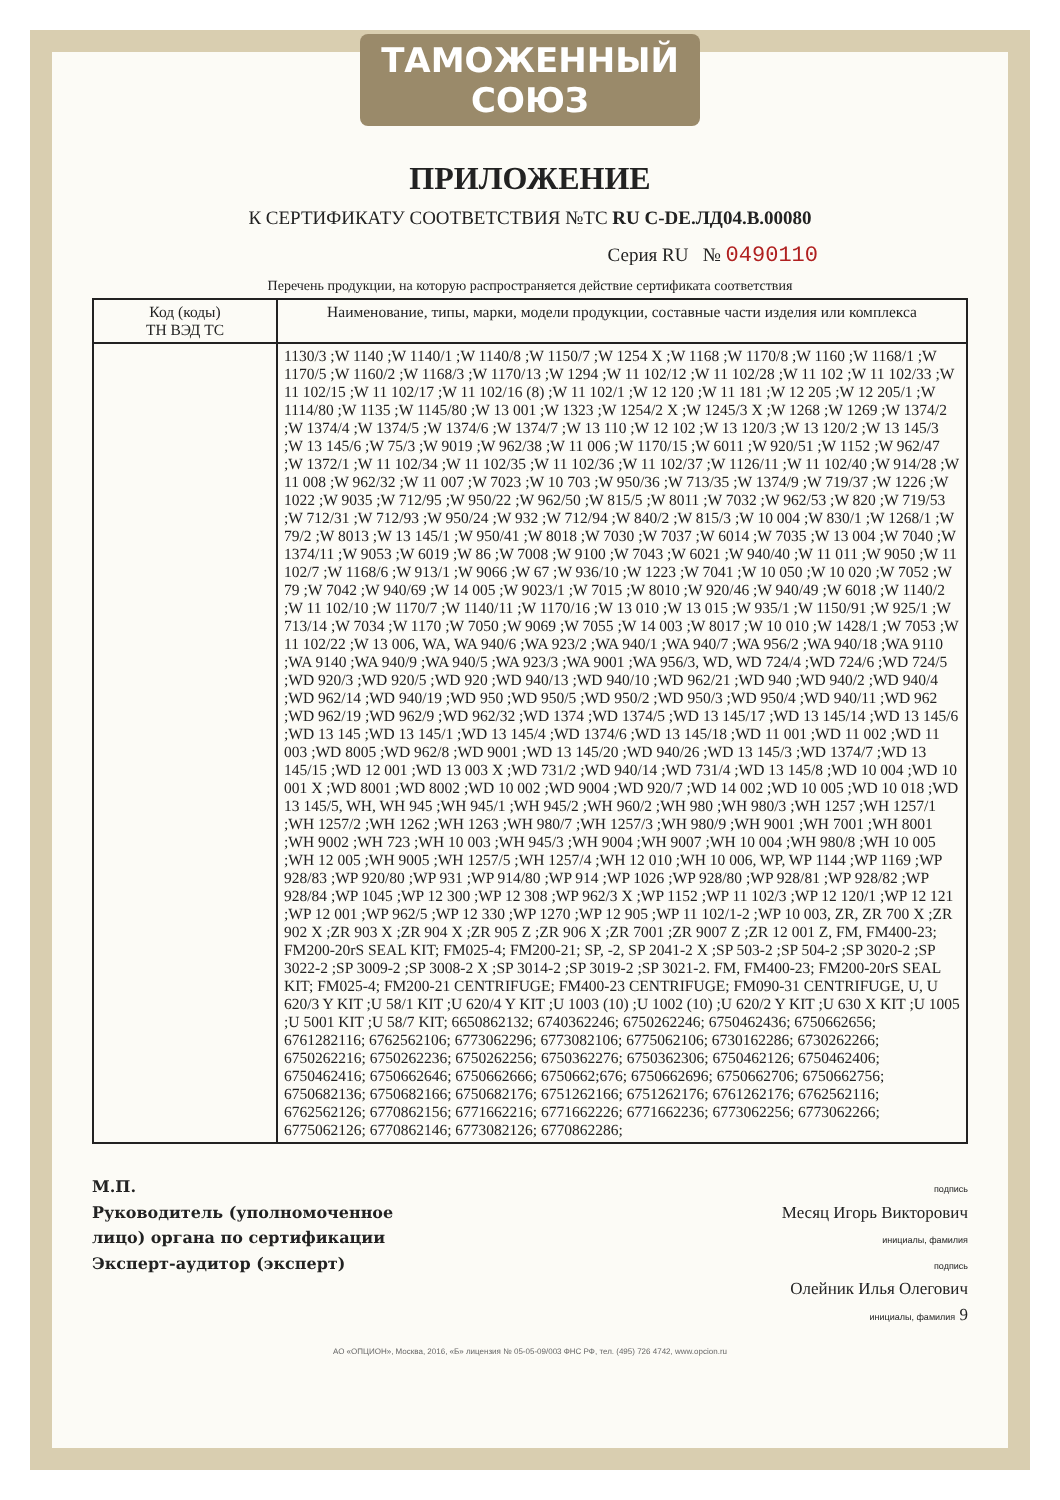ТАМОЖЕННЫЙ СОЮЗ
ПРИЛОЖЕНИЕ
К СЕРТИФИКАТУ СООТВЕТСТВИЯ №ТС RU C-DE.ЛД04.B.00080
Серия RU № 0490110
Перечень продукции, на которую распространяется действие сертификата соответствия
| Код (коды) ТН ВЭД ТС | Наименование, типы, марки, модели продукции, составные части изделия или комплекса |
| --- | --- |
| | 1130/3 ;W 1140 ;W 1140/1 ;W 1140/8 ;W 1150/7 ;W 1254 X ;W 1168 ;W 1170/8 ;W 1160 ;W 1168/1 ;W 1170/5 ;W 1160/2 ;W 1168/3 ;W 1170/13 ;W 1294 ;W 11 102/12 ;W 11 102/28 ;W 11 102 ;W 11 102/33 ;W 11 102/15 ;W 11 102/17 ;W 11 102/16 (8) ;W 11 102/1 ;W 12 120 ;W 11 181 ;W 12 205 ;W 12 205/1 ;W 1114/80 ;W 1135 ;W 1145/80 ;W 13 001 ;W 1323 ;W 1254/2 X ;W 1245/3 X ;W 1268 ;W 1269 ;W 1374/2 ;W 1374/4 ;W 1374/5 ;W 1374/6 ;W 1374/7 ;W 13 110 ;W 12 102 ;W 13 120/3 ;W 13 120/2 ;W 13 145/3 ;W 13 145/6 ;W 75/3 ;W 9019 ;W 962/38 ;W 11 006 ;W 1170/15 ;W 6011 ;W 920/51 ;W 1152 ;W 962/47 ;W 1372/1 ;W 11 102/34 ;W 11 102/35 ;W 11 102/36 ;W 11 102/37 ;W 1126/11 ;W 11 102/40 ;W 914/28 ;W 11 008 ;W 962/32 ;W 11 007 ;W 7023 ;W 10 703 ;W 950/36 ;W 713/35 ;W 1374/9 ;W 719/37 ;W 1226 ;W 1022 ;W 9035 ;W 712/95 ;W 950/22 ;W 962/50 ;W 815/5 ;W 8011 ;W 7032 ;W 962/53 ;W 820 ;W 719/53 ;W 712/31 ;W 712/93 ;W 950/24 ;W 932 ;W 712/94 ;W 840/2 ;W 815/3 ;W 10 004 ;W 830/1 ;W 1268/1 ;W 79/2 ;W 8013 ;W 13 145/1 ;W 950/41 ;W 8018 ;W 7030 ;W 7037 ;W 6014 ;W 7035 ;W 13 004 ;W 7040 ;W 1374/11 ;W 9053 ;W 6019 ;W 86 ;W 7008 ;W 9100 ;W 7043 ;W 6021 ;W 940/40 ;W 11 011 ;W 9050 ;W 11 102/7 ;W 1168/6 ;W 913/1 ;W 9066 ;W 67 ;W 936/10 ;W 1223 ;W 7041 ;W 10 050 ;W 10 020 ;W 7052 ;W 79 ;W 7042 ;W 940/69 ;W 14 005 ;W 9023/1 ;W 7015 ;W 8010 ;W 920/46 ;W 940/49 ;W 6018 ;W 1140/2 ;W 11 102/10 ;W 1170/7 ;W 1140/11 ;W 1170/16 ;W 13 010 ;W 13 015 ;W 935/1 ;W 1150/91 ;W 925/1 ;W 713/14 ;W 7034 ;W 1170 ;W 7050 ;W 9069 ;W 7055 ;W 14 003 ;W 8017 ;W 10 010 ;W 1428/1 ;W 7053 ;W 11 102/22 ;W 13 006, WA, WA 940/6 ;WA 923/2 ;WA 940/1 ;WA 940/7 ;WA 956/2 ;WA 940/18 ;WA 9110 ;WA 9140 ;WA 940/9 ;WA 940/5 ;WA 923/3 ;WA 9001 ;WA 956/3, WD, WD 724/4 ;WD 724/6 ;WD 724/5 ;WD 920/3 ;WD 920/5 ;WD 920 ;WD 940/13 ;WD 940/10 ;WD 962/21 ;WD 940 ;WD 940/2 ;WD 940/4 ;WD 962/14 ;WD 940/19 ;WD 950 ;WD 950/5 ;WD 950/2 ;WD 950/3 ;WD 950/4 ;WD 940/11 ;WD 962 ;WD 962/19 ;WD 962/9 ;WD 962/32 ;WD 1374 ;WD 1374/5 ;WD 13 145/17 ;WD 13 145/14 ;WD 13 145/6 ;WD 13 145 ;WD 13 145/1 ;WD 13 145/4 ;WD 1374/6 ;WD 13 145/18 ;WD 11 001 ;WD 11 002 ;WD 11 003 ;WD 8005 ;WD 962/8 ;WD 9001 ;WD 13 145/20 ;WD 940/26 ;WD 13 145/3 ;WD 1374/7 ;WD 13 145/15 ;WD 12 001 ;WD 13 003 X ;WD 731/2 ;WD 940/14 ;WD 731/4 ;WD 13 145/8 ;WD 10 004 ;WD 10 001 X ;WD 8001 ;WD 8002 ;WD 10 002 ;WD 9004 ;WD 920/7 ;WD 14 002 ;WD 10 005 ;WD 10 018 ;WD 13 145/5, WH, WH 945 ;WH 945/1 ;WH 945/2 ;WH 960/2 ;WH 980 ;WH 980/3 ;WH 1257 ;WH 1257/1 ;WH 1257/2 ;WH 1262 ;WH 1263 ;WH 980/7 ;WH 1257/3 ;WH 980/9 ;WH 9001 ;WH 7001 ;WH 8001 ;WH 9002 ;WH 723 ;WH 10 003 ;WH 945/3 ;WH 9004 ;WH 9007 ;WH 10 004 ;WH 980/8 ;WH 10 005 ;WH 12 005 ;WH 9005 ;WH 1257/5 ;WH 1257/4 ;WH 12 010 ;WH 10 006, WP, WP 1144 ;WP 1169 ;WP 928/83 ;WP 920/80 ;WP 931 ;WP 914/80 ;WP 914 ;WP 1026 ;WP 928/80 ;WP 928/81 ;WP 928/82 ;WP 928/84 ;WP 1045 ;WP 12 300 ;WP 12 308 ;WP 962/3 X ;WP 1152 ;WP 11 102/3 ;WP 12 120/1 ;WP 12 121 ;WP 12 001 ;WP 962/5 ;WP 12 330 ;WP 1270 ;WP 12 905 ;WP 11 102/1-2 ;WP 10 003, ZR, ZR 700 X ;ZR 902 X ;ZR 903 X ;ZR 904 X ;ZR 905 Z ;ZR 906 X ;ZR 7001 ;ZR 9007 Z ;ZR 12 001 Z, FM, FM400-23; FM200-20rS SEAL KIT; FM025-4; FM200-21; SP, -2, SP 2041-2 X ;SP 503-2 ;SP 504-2 ;SP 3020-2 ;SP 3022-2 ;SP 3009-2 ;SP 3008-2 X ;SP 3014-2 ;SP 3019-2 ;SP 3021-2. FM, FM400-23; FM200-20rS SEAL KIT; FM025-4; FM200-21 CENTRIFUGE; FM400-23 CENTRIFUGE; FM090-31 CENTRIFUGE, U, U 620/3 Y KIT ;U 58/1 KIT ;U 620/4 Y KIT ;U 1003 (10) ;U 1002 (10) ;U 620/2 Y KIT ;U 630 X KIT ;U 1005 ;U 5001 KIT ;U 58/7 KIT; 6650862132; 6740362246; 6750262246; 6750462436; 6750662656; 6761282116; 6762562106; 6773062296; 6773082106; 6775062106; 6730162286; 6730262266; 6750262216; 6750262236; 6750262256; 6750362276; 6750362306; 6750462126; 6750462406; 6750462416; 6750662646; 6750662666; 6750662;676; 6750662696; 6750662706; 6750662756; 6750682136; 6750682166; 6750682176; 6751262166; 6751262176; 6761262176; 6762562116; 6762562126; 6770862156; 6771662216; 6771662226; 6771662236; 6773062256; 6773062266; 6775062126; 6770862146; 6773082126; 6770862286; |
М.П.
Руководитель (уполномоченное
лицо) органа по сертификации
Эксперт-аудитор (эксперт)
подпись
Месяц Игорь Викторович
инициалы, фамилия
подпись
Олейник Илья Олегович
инициалы, фамилия 9
АО «ОПЦИОН», Москва, 2016, «Б» лицензия № 05-05-09/003 ФНС РФ, тел. (495) 726 4742, www.opcion.ru